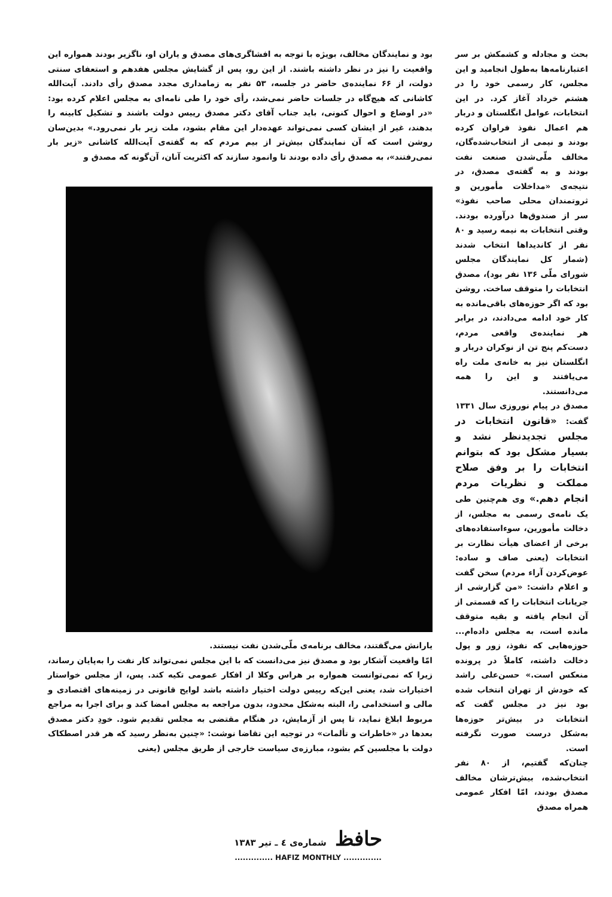بحث و مجادله و کشمکش بر سر اعتبارنامه‌ها به‌طول انجامید و این مجلس، کار رسمی خود را در هشتم خرداد آغاز کرد. در این انتخابات، عوامل انگلستان و دربار هم اعمال نفوذ فراوان کرده بودند و نیمی از انتخاب‌شده‌گان، مخالف ملّی‌شدن صنعت نفت بودند و به گفته‌ی مصدق، در نتیجه‌ی «مداخلات مأمورین و ثروتمندان محلی صاحب نفوذ» سر از صندوق‌ها درآورده بودند. وقتی انتخابات به نیمه رسید و ۸۰ نفر از کاندیداها انتخاب شدند (شمار کل نمایندگان مجلس شورای ملّی ۱۳۶ نفر بود)، مصدق انتخابات را متوقف ساخت. روشن بود که اگر حوزه‌های باقی‌مانده به کار خود ادامه می‌دادند، در برابر هر نماینده‌ی واقعی مردم، دست‌کم پنج تن از نوکران دربار و انگلستان نیز به خانه‌ی ملت راه می‌یافتند و این را همه می‌دانستند.
مصدق در پیام نوروزی سال ۱۳۳۱ گفت: «قانون انتخابات در مجلس تجدیدنظر نشد و بسیار مشکل بود که بتوانم انتخابات را بر وفق صلاح مملکت و نظریات مردم انجام دهم.» وی هم‌چنین طی یک نامه‌ی رسمی به مجلس، از دخالت مأمورین، سوءاستفاده‌های برخی از اعضای هیأت نظارت بر انتخابات (یعنی صاف و ساده: عوض‌کردن آراء مردم) سخن گفت و اعلام داشت: «من گزارشی از جریانات انتخابات را که قسمتی از آن انجام یافته و بقیه متوقف مانده است، به مجلس داده‌ام... حوزه‌هایی که نفوذ، زور و پول دخالت داشته، کاملاً در پرونده منعکس است.» حسن‌علی راشد که خودش از تهران انتخاب شده بود نیز در مجلس گفت که انتخابات در بیش‌تر حوزه‌ها به‌شکل درست صورت نگرفته است.
چنان‌که گفتیم، از ۸۰ نفر انتخاب‌شده، بیش‌ترشان مخالف مصدق بودند، امّا افکار عمومی همراه مصدق
بود و نمایندگان مخالف، بویژه با توجه به افشاگری‌های مصدق و یاران او، ناگزیر بودند همواره این واقعیت را نیز در نظر داشته باشند. از این رو، پس از گشایش مجلس هفدهم و استعفای سنتی دولت، از ۶۶ نماینده‌ی حاضر در جلسه، ۵۳ نفر به زمامداری مجدد مصدق رأی دادند. آیت‌الله کاشانی که هیچ‌گاه در جلسات حاضر نمی‌شد، رأی خود را طی نامه‌ای به مجلس اعلام کرده بود: «در اوضاع و احوال کنونی، باید جناب آقای دکتر مصدق رییس دولت باشند و تشکیل کابینه را بدهند، غیر از ایشان کسی نمی‌تواند عهده‌دار این مقام بشود، ملت زیر بار نمی‌رود.» بدین‌سان روشن است که آن نمایندگان بیش‌تر از بیم مردم که به گفته‌ی آیت‌الله کاشانی «زیر بار نمی‌رفتند»، به مصدق رأی داده بودند تا وانمود سازند که اکثریت آنان، آن‌گونه که مصدق و
یارانش می‌گفتند، مخالف برنامه‌ی ملّی‌شدن نفت نیستند.
امّا واقعیت آشکار بود و مصدق نیز می‌دانست که با این مجلس نمی‌تواند کار نفت را به‌پایان رساند، زیرا که نمی‌توانست همواره بر هراس وکلا از افکار عمومی تکیه کند. پس، از مجلس خواستار اختیارات شد، یعنی این‌که رییس دولت اختیار داشته باشد لوایح قانونی در زمینه‌های اقتصادی و مالی و استخدامی را، البته به‌شکل محدود، بدون مراجعه به مجلس امضا کند و برای اجرا به مراجع مربوط ابلاغ نماید، تا پس از آزمایش، در هنگام مقتضی به مجلس تقدیم شود. خودِ دکتر مصدق بعدها در «خاطرات و تألمات» در توجیه این تقاضا نوشت: «چنین به‌نظر رسید که هر قدر اصطکاک دولت با مجلسین کم بشود، مبارزه‌ی سیاست خارجی از طریق مجلس (یعنی
حافظ شماره‌ی ٤ ـ تیر ۱۳۸۳
.............. HAFIZ MONTHLY ..............